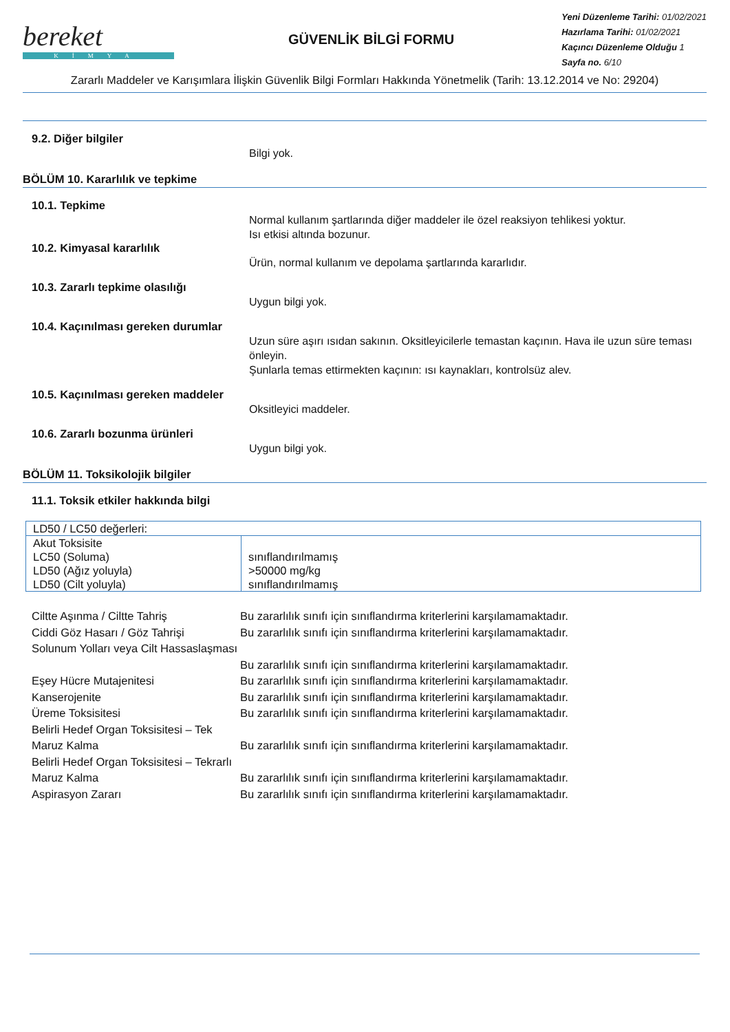bereket
KİMYA
GÜVENLİK BİLGİ FORMU
Yeni Düzenleme Tarihi: 01/02/2021
Hazırlama Tarihi: 01/02/2021
Kaçıncı Düzenleme Olduğu 1
Sayfa no. 6/10
Zararlı Maddeler ve Karışımlara İlişkin Güvenlik Bilgi Formları Hakkında Yönetmelik (Tarih: 13.12.2014 ve No: 29204)
9.2. Diğer bilgiler
Bilgi yok.
BÖLÜM 10. Kararlılık ve tepkime
10.1. Tepkime
Normal kullanım şartlarında diğer maddeler ile özel reaksiyon tehlikesi yoktur.
Isı etkisi altında bozunur.
10.2. Kimyasal kararlılık
Ürün, normal kullanım ve depolama şartlarında kararlıdır.
10.3. Zararlı tepkime olasılığı
Uygun bilgi yok.
10.4. Kaçınılması gereken durumlar
Uzun süre aşırı ısıdan sakının. Oksitleyicilerle temastan kaçının. Hava ile uzun süre teması önleyin.
Şunlarla temas ettirmekten kaçının: ısı kaynakları, kontrolsüz alev.
10.5. Kaçınılması gereken maddeler
Oksitleyici maddeler.
10.6. Zararlı bozunma ürünleri
Uygun bilgi yok.
BÖLÜM 11. Toksikolojik bilgiler
11.1. Toksik etkiler hakkında bilgi
| LD50 / LC50 değerleri: | |
| Akut Toksisite LC50 (Soluma) LD50 (Ağız yoluyla) LD50 (Cilt yoluyla) | sınıflandırılmamış >50000 mg/kg sınıflandırılmamış |
Ciltte Aşınma / Ciltte Tahriş
Bu zararlılık sınıfı için sınıflandırma kriterlerini karşılamamaktadır.
Ciddi Göz Hasarı / Göz Tahrişi
Bu zararlılık sınıfı için sınıflandırma kriterlerini karşılamamaktadır.
Solunum Yolları veya Cilt Hassaslaşması
Bu zararlılık sınıfı için sınıflandırma kriterlerini karşılamamaktadır.
Eşey Hücre Mutajenitesi
Bu zararlılık sınıfı için sınıflandırma kriterlerini karşılamamaktadır.
Kanserojenite
Bu zararlılık sınıfı için sınıflandırma kriterlerini karşılamamaktadır.
Üreme Toksisitesi
Bu zararlılık sınıfı için sınıflandırma kriterlerini karşılamamaktadır.
Belirli Hedef Organ Toksisitesi – Tek Maruz Kalma
Bu zararlılık sınıfı için sınıflandırma kriterlerini karşılamamaktadır.
Belirli Hedef Organ Toksisitesi – Tekrarlı Maruz Kalma
Bu zararlılık sınıfı için sınıflandırma kriterlerini karşılamamaktadır.
Aspirasyon Zararı
Bu zararlılık sınıfı için sınıflandırma kriterlerini karşılamamaktadır.